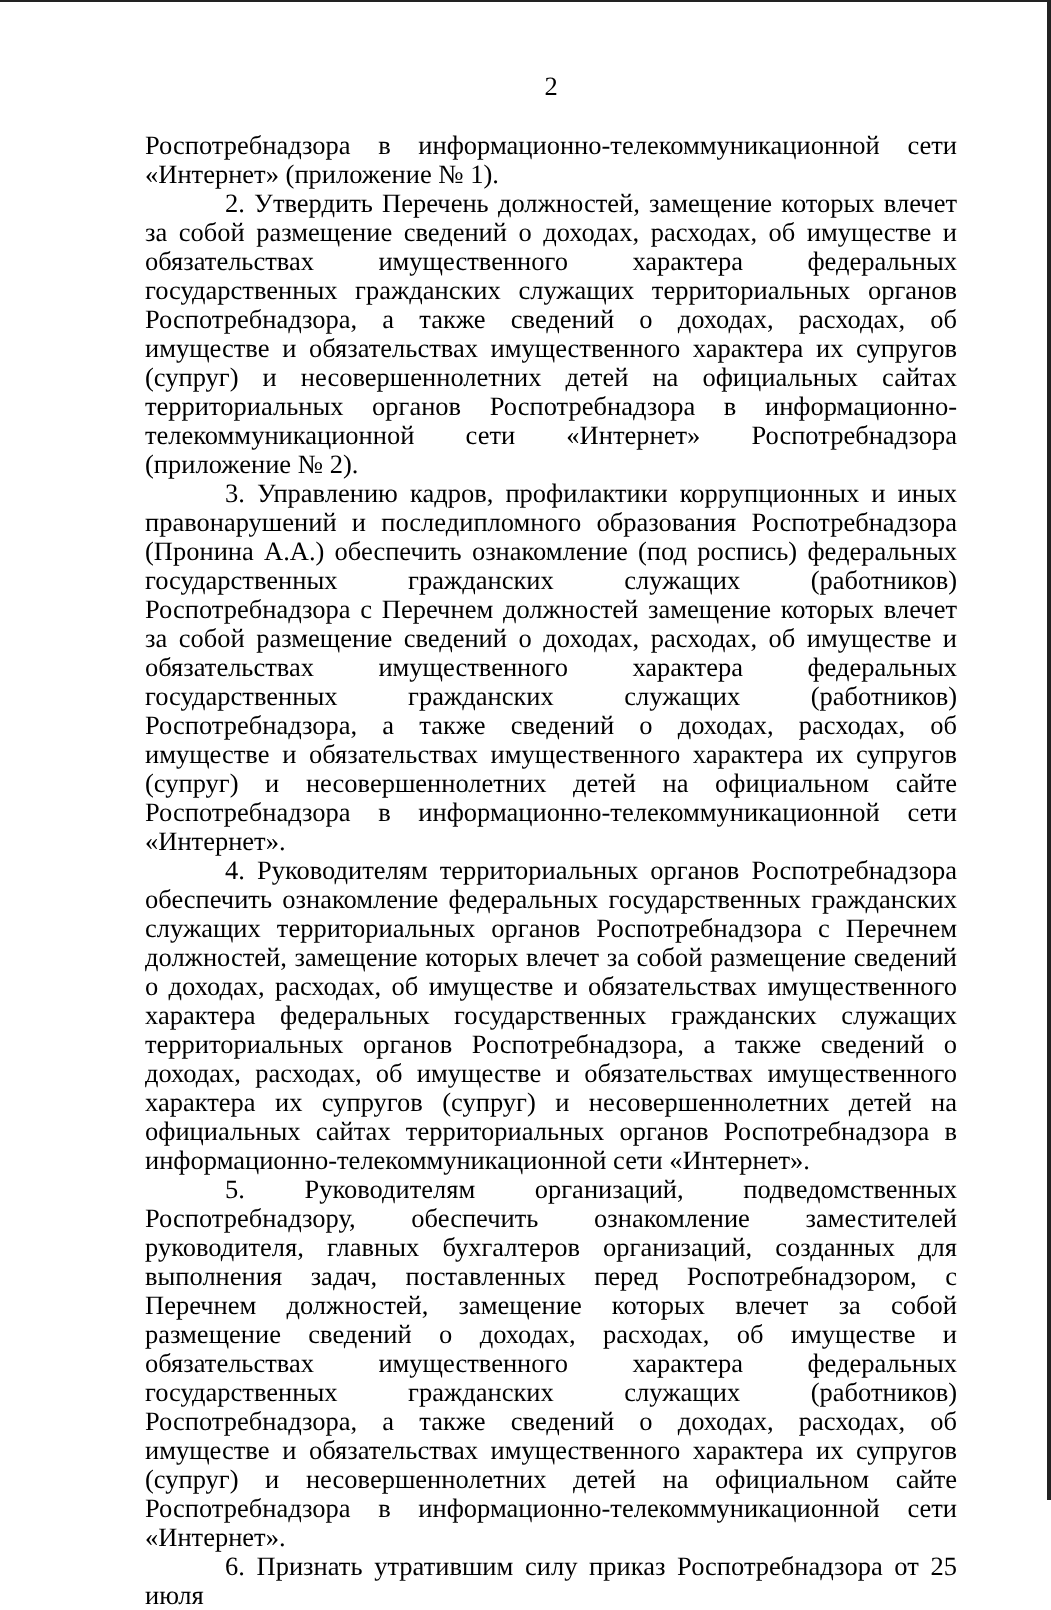2
Роспотребнадзора в информационно-телекоммуникационной сети «Интернет» (приложение № 1).
2. Утвердить Перечень должностей, замещение которых влечет за собой размещение сведений о доходах, расходах, об имуществе и обязательствах имущественного характера федеральных государственных гражданских служащих территориальных органов Роспотребнадзора, а также сведений о доходах, расходах, об имуществе и обязательствах имущественного характера их супругов (супруг) и несовершеннолетних детей на официальных сайтах территориальных органов Роспотребнадзора в информационно-телекоммуникационной сети «Интернет» Роспотребнадзора (приложение № 2).
3. Управлению кадров, профилактики коррупционных и иных правонарушений и последипломного образования Роспотребнадзора (Пронина А.А.) обеспечить ознакомление (под роспись) федеральных государственных гражданских служащих (работников) Роспотребнадзора с Перечнем должностей замещение которых влечет за собой размещение сведений о доходах, расходах, об имуществе и обязательствах имущественного характера федеральных государственных гражданских служащих (работников) Роспотребнадзора, а также сведений о доходах, расходах, об имуществе и обязательствах имущественного характера их супругов (супруг) и несовершеннолетних детей на официальном сайте Роспотребнадзора в информационно-телекоммуникационной сети «Интернет».
4. Руководителям территориальных органов Роспотребнадзора обеспечить ознакомление федеральных государственных гражданских служащих территориальных органов Роспотребнадзора с Перечнем должностей, замещение которых влечет за собой размещение сведений о доходах, расходах, об имуществе и обязательствах имущественного характера федеральных государственных гражданских служащих территориальных органов Роспотребнадзора, а также сведений о доходах, расходах, об имуществе и обязательствах имущественного характера их супругов (супруг) и несовершеннолетних детей на официальных сайтах территориальных органов Роспотребнадзора в информационно-телекоммуникационной сети «Интернет».
5. Руководителям организаций, подведомственных Роспотребнадзору, обеспечить ознакомление заместителей руководителя, главных бухгалтеров организаций, созданных для выполнения задач, поставленных перед Роспотребнадзором, с Перечнем должностей, замещение которых влечет за собой размещение сведений о доходах, расходах, об имуществе и обязательствах имущественного характера федеральных государственных гражданских служащих (работников) Роспотребнадзора, а также сведений о доходах, расходах, об имуществе и обязательствах имущественного характера их супругов (супруг) и несовершеннолетних детей на официальном сайте Роспотребнадзора в информационно-телекоммуникационной сети «Интернет».
6. Признать утратившим силу приказ Роспотребнадзора от 25 июля